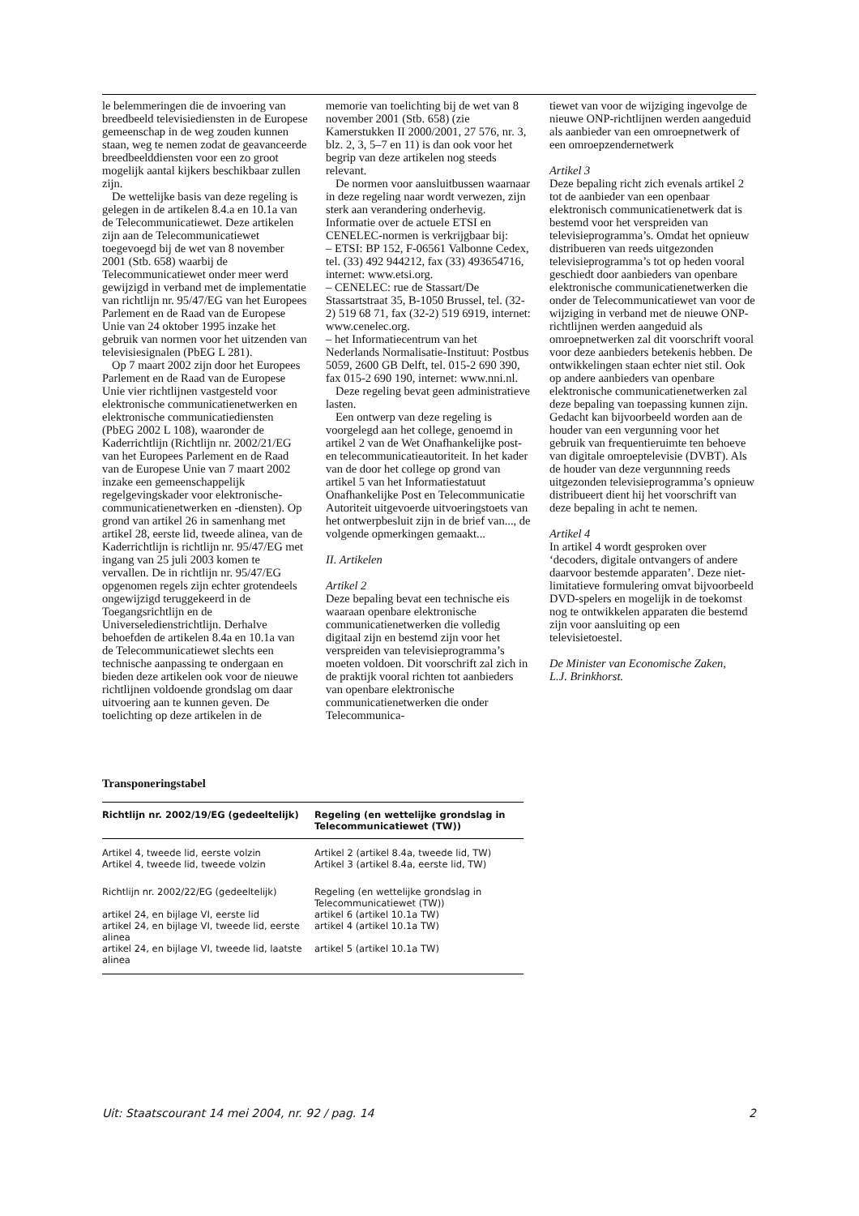le belemmeringen die de invoering van breedbeeld televisiediensten in de Europese gemeenschap in de weg zouden kunnen staan, weg te nemen zodat de geavanceerde breedbeelddiensten voor een zo groot mogelijk aantal kijkers beschikbaar zullen zijn.
De wettelijke basis van deze regeling is gelegen in de artikelen 8.4.a en 10.1a van de Telecommunicatiewet. Deze artikelen zijn aan de Telecommunicatiewet toegevoegd bij de wet van 8 november 2001 (Stb. 658) waarbij de Telecommunicatiewet onder meer werd gewijzigd in verband met de implementatie van richtlijn nr. 95/47/EG van het Europees Parlement en de Raad van de Europese Unie van 24 oktober 1995 inzake het gebruik van normen voor het uitzenden van televisiesignalen (PbEG L 281).
Op 7 maart 2002 zijn door het Europees Parlement en de Raad van de Europese Unie vier richtlijnen vastgesteld voor elektronische communicatienetwerken en elektronische communicatiediensten (PbEG 2002 L 108), waaronder de Kaderrichtlijn (Richtlijn nr. 2002/21/EG van het Europees Parlement en de Raad van de Europese Unie van 7 maart 2002 inzake een gemeenschappelijk regelgevingskader voor elektronische-communicatienetwerken en -diensten). Op grond van artikel 26 in samenhang met artikel 28, eerste lid, tweede alinea, van de Kaderrichtlijn is richtlijn nr. 95/47/EG met ingang van 25 juli 2003 komen te vervallen. De in richtlijn nr. 95/47/EG opgenomen regels zijn echter grotendeels ongewijzigd teruggekeerd in de Toegangsrichtlijn en de Universeledienstrichtlijn. Derhalve behoefden de artikelen 8.4a en 10.1a van de Telecommunicatiewet slechts een technische aanpassing te ondergaan en bieden deze artikelen ook voor de nieuwe richtlijnen voldoende grondslag om daar uitvoering aan te kunnen geven. De toelichting op deze artikelen in de
memorie van toelichting bij de wet van 8 november 2001 (Stb. 658) (zie Kamerstukken II 2000/2001, 27 576, nr. 3, blz. 2, 3, 5–7 en 11) is dan ook voor het begrip van deze artikelen nog steeds relevant.
De normen voor aansluitbussen waarnaar in deze regeling naar wordt verwezen, zijn sterk aan verandering onderhevig. Informatie over de actuele ETSI en CENELEC-normen is verkrijgbaar bij:
– ETSI: BP 152, F-06561 Valbonne Cedex, tel. (33) 492 944212, fax (33) 493654716, internet: www.etsi.org.
– CENELEC: rue de Stassart/De Stassartstraat 35, B-1050 Brussel, tel. (32-2) 519 68 71, fax (32-2) 519 6919, internet: www.cenelec.org.
– het Informatiecentrum van het Nederlands Normalisatie-Instituut: Postbus 5059, 2600 GB Delft, tel. 015-2 690 390, fax 015-2 690 190, internet: www.nni.nl.
Deze regeling bevat geen administratieve lasten.
Een ontwerp van deze regeling is voorgelegd aan het college, genoemd in artikel 2 van de Wet Onafhankelijke post- en telecommunicatieautoriteit. In het kader van de door het college op grond van artikel 5 van het Informatiestatuut Onafhankelijke Post en Telecommunicatie Autoriteit uitgevoerde uitvoeringstoets van het ontwerpbesluit zijn in de brief van..., de volgende opmerkingen gemaakt...
II. Artikelen
Artikel 2
Deze bepaling bevat een technische eis waaraan openbare elektronische communicatienetwerken die volledig digitaal zijn en bestemd zijn voor het verspreiden van televisieprogramma’s moeten voldoen. Dit voorschrift zal zich in de praktijk vooral richten tot aanbieders van openbare elektronische communicatienetwerken die onder Telecommunica-
tiewet van voor de wijziging ingevolge de nieuwe ONP-richtlijnen werden aangeduid als aanbieder van een omroepnetwerk of een omroepzendernetwerk
Artikel 3
Deze bepaling richt zich evenals artikel 2 tot de aanbieder van een openbaar elektronisch communicatienetwerk dat is bestemd voor het verspreiden van televisieprogramma’s. Omdat het opnieuw distribueren van reeds uitgezonden televisieprogramma’s tot op heden vooral geschiedt door aanbieders van openbare elektronische communicatienetwerken die onder de Telecommunicatiewet van voor de wijziging in verband met de nieuwe ONP-richtlijnen werden aangeduid als omroepnetwerken zal dit voorschrift vooral voor deze aanbieders betekenis hebben. De ontwikkelingen staan echter niet stil. Ook op andere aanbieders van openbare elektronische communicatienetwerken zal deze bepaling van toepassing kunnen zijn. Gedacht kan bijvoorbeeld worden aan de houder van een vergunning voor het gebruik van frequentieruimte ten behoeve van digitale omroeptelevisie (DVBT). Als de houder van deze vergunnning reeds uitgezonden televisieprogramma’s opnieuw distribueert dient hij het voorschrift van deze bepaling in acht te nemen.
Artikel 4
In artikel 4 wordt gesproken over ‘decoders, digitale ontvangers of andere daarvoor bestemde apparaten’. Deze niet-limitatieve formulering omvat bijvoorbeeld DVD-spelers en mogelijk in de toekomst nog te ontwikkelen apparaten die bestemd zijn voor aansluiting op een televisietoestel.
De Minister van Economische Zaken,
L.J. Brinkhorst.
Transponeringstabel
| Richtlijn nr. 2002/19/EG (gedeeltelijk) | Regeling (en wettelijke grondslag in Telecommunicatiewet (TW)) |
| --- | --- |
| Artikel 4, tweede lid, eerste volzin | Artikel 2 (artikel 8.4a, tweede lid, TW) |
| Artikel 4, tweede lid, tweede volzin | Artikel 3 (artikel 8.4a, eerste lid, TW) |
| Richtlijn nr. 2002/22/EG (gedeeltelijk) | Regeling (en wettelijke grondslag in Telecommunicatiewet (TW)) |
| artikel 24, en bijlage VI, eerste lid | artikel 6 (artikel 10.1a TW) |
| artikel 24, en bijlage VI, tweede lid, eerste alinea | artikel 4 (artikel 10.1a TW) |
| artikel 24, en bijlage VI, tweede lid, laatste alinea | artikel 5 (artikel 10.1a TW) |
Uit: Staatscourant 14 mei 2004, nr. 92 / pag. 14 2